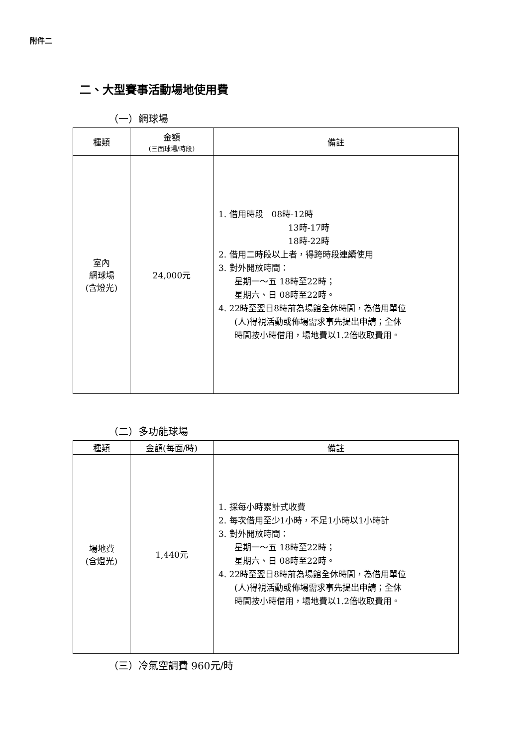附件二
二、大型賽事活動場地使用費
（一）網球場
| 種類 | 金額 (三面球場/時段) | 備註 |
| --- | --- | --- |
| 室內 網球場 (含燈光) | 24,000元 | 1. 借用時段 08時-12時 13時-17時 18時-22時 2. 借用二時段以上者，得跨時段連續使用 3. 對外開放時間： 星期一～五 18時至22時； 星期六、日 08時至22時。 4. 22時至翌日8時前為場館全休時間，為借用單位 (人)得視活動或佈場需求事先提出申請；全休 時間按小時借用，場地費以1.2倍收取費用。 |
（二）多功能球場
| 種類 | 金額(每面/時) | 備註 |
| --- | --- | --- |
| 場地費 (含燈光) | 1,440元 | 1. 採每小時累計式收費 2. 每次借用至少1小時，不足1小時以1小時計 3. 對外開放時間： 星期一～五 18時至22時； 星期六、日 08時至22時。 4. 22時至翌日8時前為場館全休時間，為借用單位 (人)得視活動或佈場需求事先提出申請；全休 時間按小時借用，場地費以1.2倍收取費用。 |
（三）冷氣空調費 960元/時